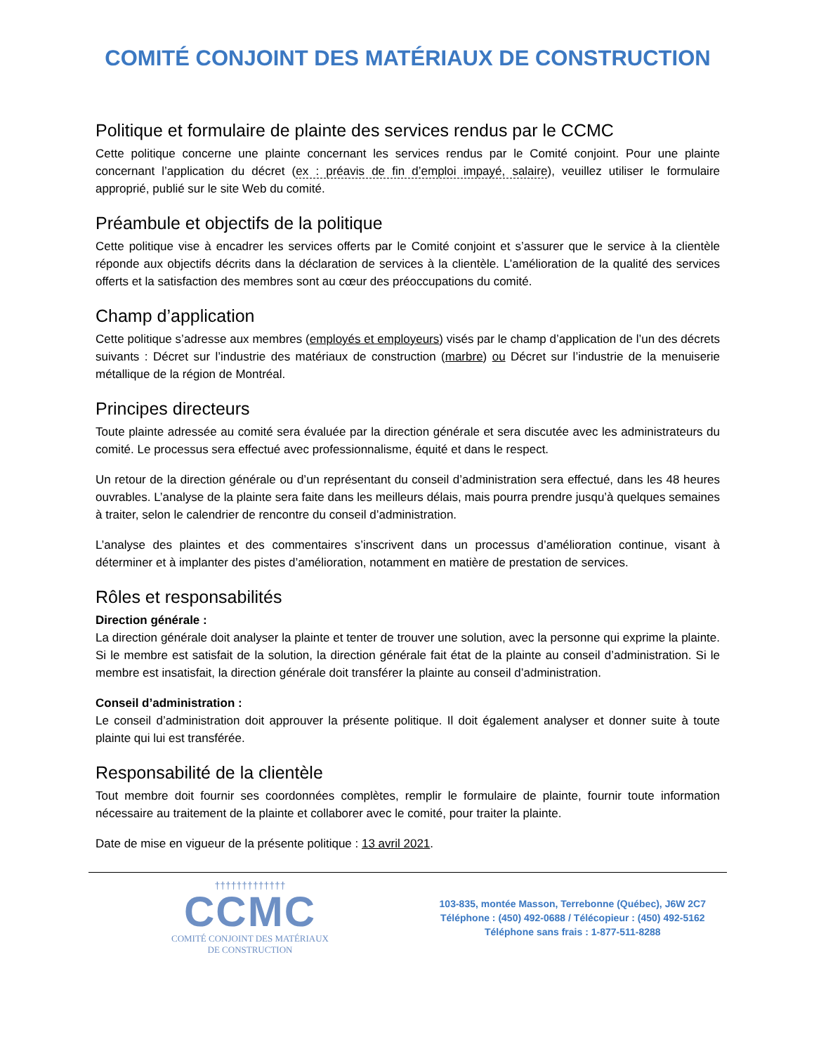COMITÉ CONJOINT DES MATÉRIAUX DE CONSTRUCTION
Politique et formulaire de plainte des services rendus par le CCMC
Cette politique concerne une plainte concernant les services rendus par le Comité conjoint. Pour une plainte concernant l’application du décret (ex : préavis de fin d’emploi impayé, salaire), veuillez utiliser le formulaire approprié, publié sur le site Web du comité.
Préambule et objectifs de la politique
Cette politique vise à encadrer les services offerts par le Comité conjoint et s’assurer que le service à la clientèle réponde aux objectifs décrits dans la déclaration de services à la clientèle. L’amélioration de la qualité des services offerts et la satisfaction des membres sont au cœur des préoccupations du comité.
Champ d’application
Cette politique s’adresse aux membres (employés et employeurs) visés par le champ d’application de l’un des décrets suivants : Décret sur l’industrie des matériaux de construction (marbre) ou Décret sur l’industrie de la menuiserie métallique de la région de Montréal.
Principes directeurs
Toute plainte adressée au comité sera évaluée par la direction générale et sera discutée avec les administrateurs du comité. Le processus sera effectué avec professionnalisme, équité et dans le respect.
Un retour de la direction générale ou d’un représentant du conseil d’administration sera effectué, dans les 48 heures ouvrables. L’analyse de la plainte sera faite dans les meilleurs délais, mais pourra prendre jusqu’à quelques semaines à traiter, selon le calendrier de rencontre du conseil d’administration.
L’analyse des plaintes et des commentaires s’inscrivent dans un processus d’amélioration continue, visant à déterminer et à implanter des pistes d’amélioration, notamment en matière de prestation de services.
Rôles et responsabilités
Direction générale :
La direction générale doit analyser la plainte et tenter de trouver une solution, avec la personne qui exprime la plainte. Si le membre est satisfait de la solution, la direction générale fait état de la plainte au conseil d’administration. Si le membre est insatisfait, la direction générale doit transférer la plainte au conseil d’administration.
Conseil d’administration :
Le conseil d’administration doit approuver la présente politique. Il doit également analyser et donner suite à toute plainte qui lui est transférée.
Responsabilité de la clientèle
Tout membre doit fournir ses coordonnées complètes, remplir le formulaire de plainte, fournir toute information nécessaire au traitement de la plainte et collaborer avec le comité, pour traiter la plainte.
Date de mise en vigueur de la présente politique : 13 avril 2021.
†††††††††††††
CCMC
COMITÉ CONJOINT DES MATÉRIAUX
DE CONSTRUCTION
103-835, montée Masson, Terrebonne (Québec), J6W 2C7
Téléphone : (450) 492-0688 / Télécopieur : (450) 492-5162
Téléphone sans frais : 1-877-511-8288